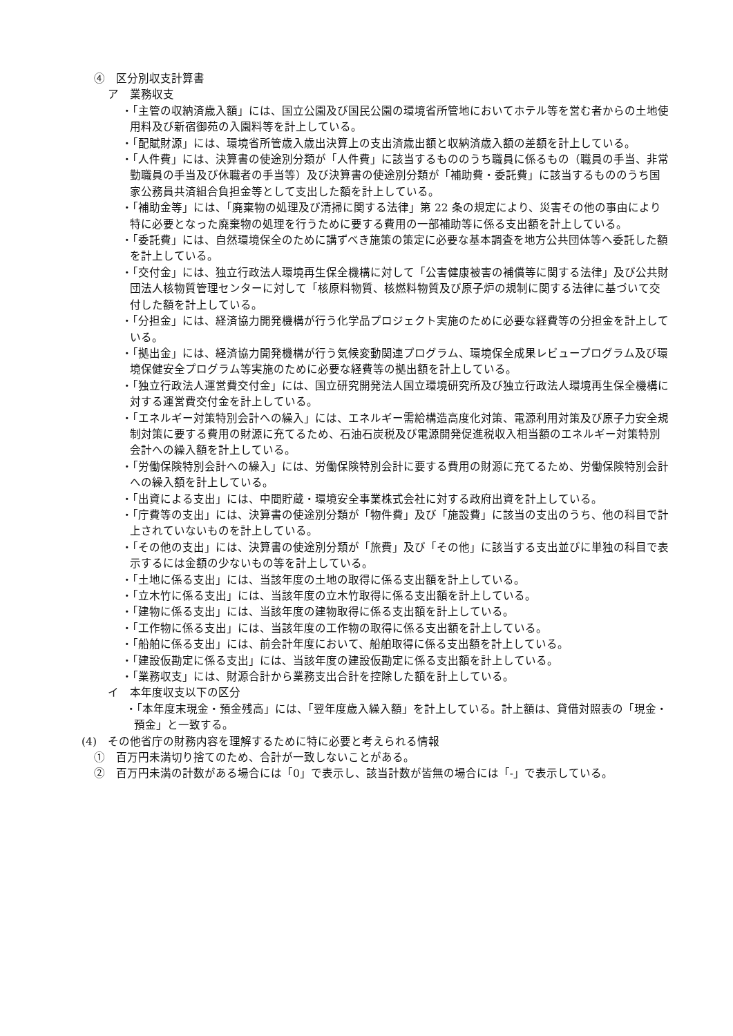④　区分別収支計算書
ア　業務収支
・「主管の収納済歳入額」には、国立公園及び国民公園の環境省所管地においてホテル等を営む者からの土地使用料及び新宿御苑の入園料等を計上している。
・「配賦財源」には、環境省所管歳入歳出決算上の支出済歳出額と収納済歳入額の差額を計上している。
・「人件費」には、決算書の使途別分類が「人件費」に該当するもののうち職員に係るもの（職員の手当、非常勤職員の手当及び休職者の手当等）及び決算書の使途別分類が「補助費・委託費」に該当するもののうち国家公務員共済組合負担金等として支出した額を計上している。
・「補助金等」には、「廃棄物の処理及び清掃に関する法律」第 22 条の規定により、災害その他の事由により特に必要となった廃棄物の処理を行うために要する費用の一部補助等に係る支出額を計上している。
・「委託費」には、自然環境保全のために講ずべき施策の策定に必要な基本調査を地方公共団体等へ委託した額を計上している。
・「交付金」には、独立行政法人環境再生保全機構に対して「公害健康被害の補償等に関する法律」及び公共財団法人核物質管理センターに対して「核原料物質、核燃料物質及び原子炉の規制に関する法律に基づいて交付した額を計上している。
・「分担金」には、経済協力開発機構が行う化学品プロジェクト実施のために必要な経費等の分担金を計上している。
・「拠出金」には、経済協力開発機構が行う気候変動関連プログラム、環境保全成果レビュープログラム及び環境保健安全プログラム等実施のために必要な経費等の拠出額を計上している。
・「独立行政法人運営費交付金」には、国立研究開発法人国立環境研究所及び独立行政法人環境再生保全機構に対する運営費交付金を計上している。
・「エネルギー対策特別会計への繰入」には、エネルギー需給構造高度化対策、電源利用対策及び原子力安全規制対策に要する費用の財源に充てるため、石油石炭税及び電源開発促進税収入相当額のエネルギー対策特別会計への繰入額を計上している。
・「労働保険特別会計への繰入」には、労働保険特別会計に要する費用の財源に充てるため、労働保険特別会計への繰入額を計上している。
・「出資による支出」には、中間貯蔵・環境安全事業株式会社に対する政府出資を計上している。
・「庁費等の支出」には、決算書の使途別分類が「物件費」及び「施設費」に該当の支出のうち、他の科目で計上されていないものを計上している。
・「その他の支出」には、決算書の使途別分類が「旅費」及び「その他」に該当する支出並びに単独の科目で表示するには金額の少ないもの等を計上している。
・「土地に係る支出」には、当該年度の土地の取得に係る支出額を計上している。
・「立木竹に係る支出」には、当該年度の立木竹取得に係る支出額を計上している。
・「建物に係る支出」には、当該年度の建物取得に係る支出額を計上している。
・「工作物に係る支出」には、当該年度の工作物の取得に係る支出額を計上している。
・「船舶に係る支出」には、前会計年度において、船舶取得に係る支出額を計上している。
・「建設仮勘定に係る支出」には、当該年度の建設仮勘定に係る支出額を計上している。
・「業務収支」には、財源合計から業務支出合計を控除した額を計上している。
イ　本年度収支以下の区分
・「本年度末現金・預金残高」には、「翌年度歳入繰入額」を計上している。計上額は、貸借対照表の「現金・預金」と一致する。
(4)　その他省庁の財務内容を理解するために特に必要と考えられる情報
①　百万円未満切り捨てのため、合計が一致しないことがある。
②　百万円未満の計数がある場合には「0」で表示し、該当計数が皆無の場合には「-」で表示している。